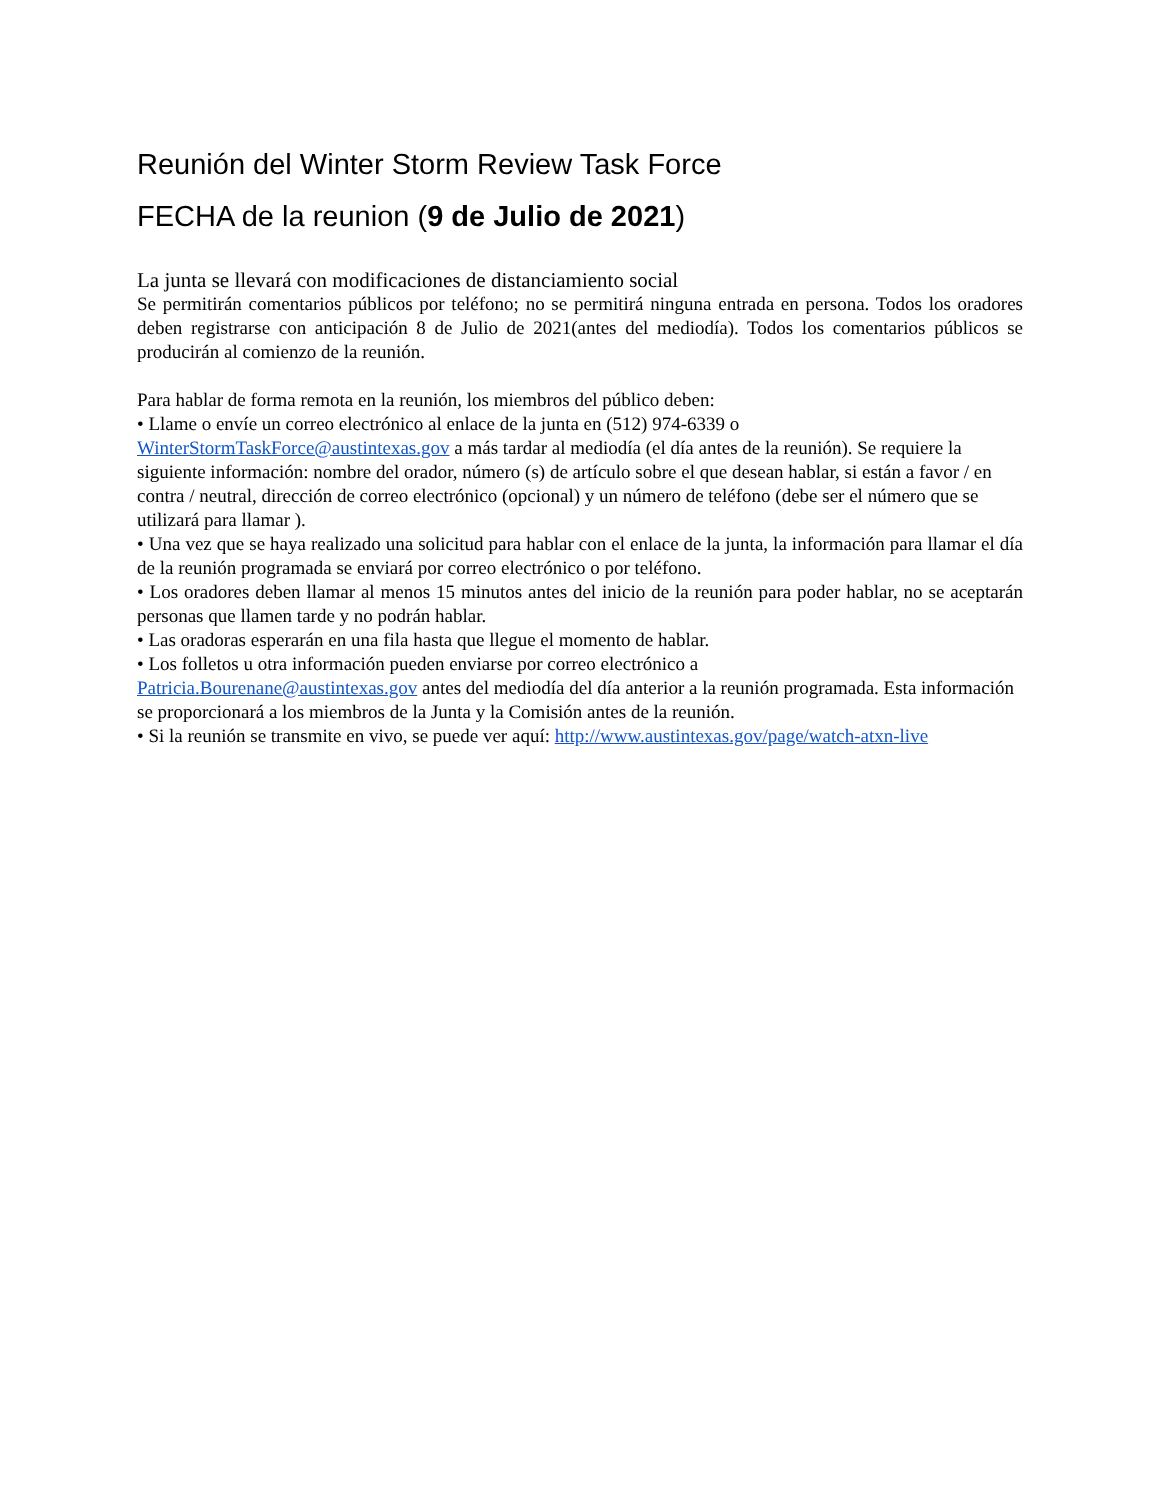Reunión del Winter Storm Review Task Force
FECHA de la reunion (9 de Julio de 2021)
La junta se llevará con modificaciones de distanciamiento social
Se permitirán comentarios públicos por teléfono; no se permitirá ninguna entrada en persona. Todos los oradores deben registrarse con anticipación 8 de Julio de 2021(antes del mediodía). Todos los comentarios públicos se producirán al comienzo de la reunión.
Para hablar de forma remota en la reunión, los miembros del público deben:
• Llame o envíe un correo electrónico al enlace de la junta en (512) 974-6339 o
WinterStormTaskForce@austintexas.gov a más tardar al mediodía (el día antes de la reunión). Se requiere la siguiente información: nombre del orador, número (s) de artículo sobre el que desean hablar, si están a favor / en contra / neutral, dirección de correo electrónico (opcional) y un número de teléfono (debe ser el número que se utilizará para llamar ).
• Una vez que se haya realizado una solicitud para hablar con el enlace de la junta, la información para llamar el día de la reunión programada se enviará por correo electrónico o por teléfono.
• Los oradores deben llamar al menos 15 minutos antes del inicio de la reunión para poder hablar, no se aceptarán personas que llamen tarde y no podrán hablar.
• Las oradoras esperarán en una fila hasta que llegue el momento de hablar.
• Los folletos u otra información pueden enviarse por correo electrónico a
Patricia.Bourenane@austintexas.gov antes del mediodía del día anterior a la reunión programada. Esta información se proporcionará a los miembros de la Junta y la Comisión antes de la reunión.
• Si la reunión se transmite en vivo, se puede ver aquí: http://www.austintexas.gov/page/watch-atxn-live